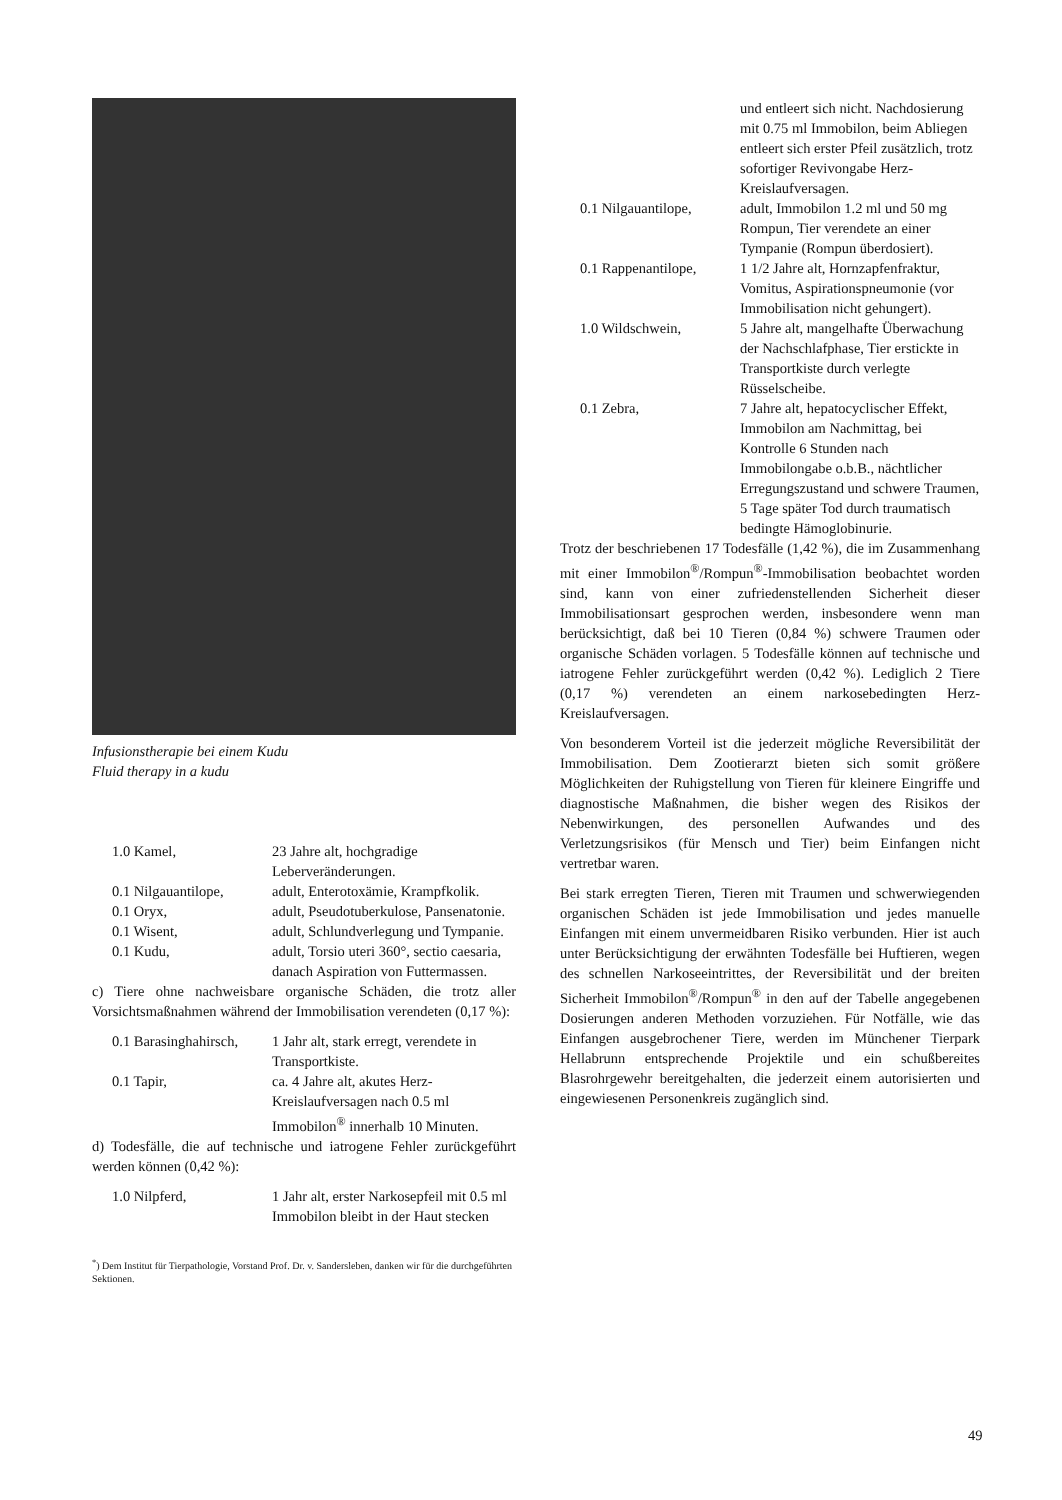Infusionstherapie bei einem Kudu
Fluid therapy in a kudu
1.0 Kamel, 23 Jahre alt, hochgradige Leberveränderungen.
0.1 Nilgauantilope,
adult, Enterotoxämie, Krampfkolik.
0.1 Oryx, adult, Pseudotuberkulose, Pansenatonie.
0.1 Wisent, adult, Schlundverlegung und Tympanie.
0.1 Kudu, adult, Torsio uteri 360°, sectio caesaria, danach Aspiration von Futtermassen.
c) Tiere ohne nachweisbare organische Schäden, die trotz aller Vorsichtsmaßnahmen während der Immobilisation verendeten (0,17 %):
0.1 Barasinghahirsch,
1 Jahr alt, stark erregt, verendete in Transportkiste.
0.1 Tapir, ca. 4 Jahre alt, akutes Herz-Kreislaufversagen nach 0.5 ml Immobilon<sup>®</sup> innerhalb 10 Minuten.
d) Todesfälle, die auf technische und iatrogene Fehler zurückgeführt werden können (0,42 %):
1.0 Nilpferd, 1 Jahr alt, erster Narkosepfeil mit 0.5 ml Immobilon bleibt in der Haut stecken
<sup>*</sup>) Dem Institut für Tierpathologie, Vorstand Prof. Dr. v. Sandersleben, danken wir für die durchgeführten Sektionen.
und entleert sich nicht. Nachdosierung mit 0.75 ml Immobilon, beim Abliegen entleert sich erster Pfeil zusätzlich, trotz sofortiger Revivongabe Herz-Kreislaufversagen.
0.1 Nilgauantilope,
adult, Immobilon 1.2 ml und 50 mg Rompun, Tier verendete an einer Tympanie (Rompun überdosiert).
0.1 Rappenantilope,
1 1/2 Jahre alt, Hornzapfenfraktur, Vomitus, Aspirationspneumonie (vor Immobilisation nicht gehungert).
1.0 Wildschwein, 5 Jahre alt, mangelhafte Überwachung der Nachschlafphase, Tier erstickte in Transportkiste durch verlegte Rüsselscheibe.
0.1 Zebra, 7 Jahre alt, hepatocyclischer Effekt, Immobilon am Nachmittag, bei Kontrolle 6 Stunden nach Immobilongabe o.b.B., nächtlicher Erregungszustand und schwere Traumen, 5 Tage später Tod durch traumatisch bedingte Hämoglobinurie.
Trotz der beschriebenen 17 Todesfälle (1,42 %), die im Zusammenhang mit einer Immobilon<sup>®</sup>/Rompun<sup>®</sup>-Immobilisation beobachtet worden sind, kann von einer zufriedenstellenden Sicherheit dieser Immobilisationsart gesprochen werden, insbesondere wenn man berücksichtigt, daß bei 10 Tieren (0,84 %) schwere Traumen oder organische Schäden vorlagen. 5 Todesfälle können auf technische und iatrogene Fehler zurückgeführt werden (0,42 %). Lediglich 2 Tiere (0,17 %) verendeten an einem narkosebedingten Herz-Kreislaufversagen.
Von besonderem Vorteil ist die jederzeit mögliche Reversibilität der Immobilisation. Dem Zootierarzt bieten sich somit größere Möglichkeiten der Ruhigstellung von Tieren für kleinere Eingriffe und diagnostische Maßnahmen, die bisher wegen des Risikos der Nebenwirkungen, des personellen Aufwandes und des Verletzungsrisikos (für Mensch und Tier) beim Einfangen nicht vertretbar waren.
Bei stark erregten Tieren, Tieren mit Traumen und schwerwiegenden organischen Schäden ist jede Immobilisation und jedes manuelle Einfangen mit einem unvermeidbaren Risiko verbunden. Hier ist auch unter Berücksichtigung der erwähnten Todesfälle bei Huftieren, wegen des schnellen Narkoseeintrittes, der Reversibilität und der breiten Sicherheit Immobilon<sup>®</sup>/Rompun<sup>®</sup> in den auf der Tabelle angegebenen Dosierungen anderen Methoden vorzuziehen. Für Notfälle, wie das Einfangen ausgebrochener Tiere, werden im Münchener Tierpark Hellabrunn entsprechende Projektile und ein schußbereites Blasrohrgewehr bereitgehalten, die jederzeit einem autorisierten und eingewiesenen Personenkreis zugänglich sind.
49